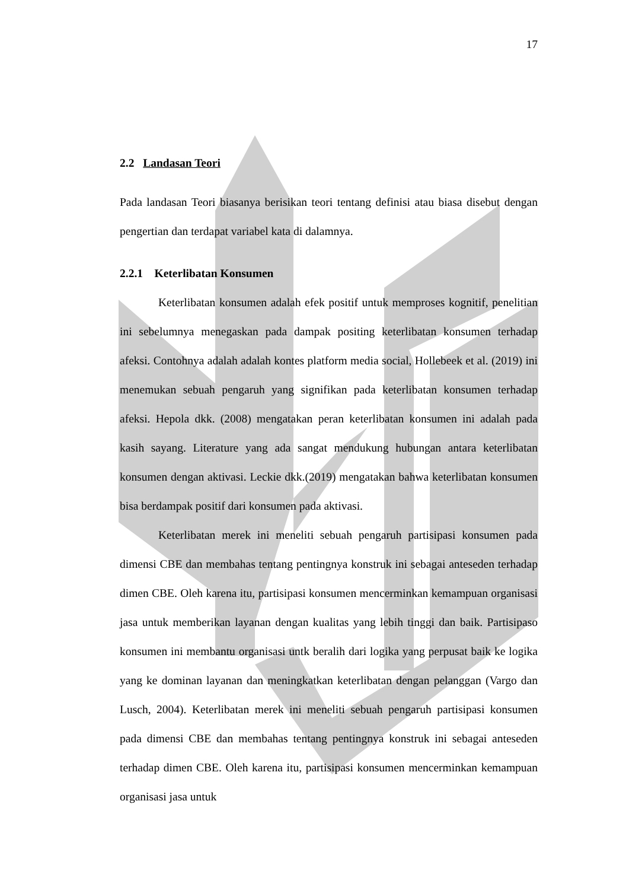17
2.2 Landasan Teori
Pada landasan Teori biasanya berisikan teori tentang definisi atau biasa disebut dengan pengertian dan terdapat variabel kata di dalamnya.
2.2.1 Keterlibatan Konsumen
Keterlibatan konsumen adalah efek positif untuk memproses kognitif, penelitian ini sebelumnya menegaskan pada dampak positing keterlibatan konsumen terhadap afeksi. Contohnya adalah adalah kontes platform media social, Hollebeek et al. (2019) ini menemukan sebuah pengaruh yang signifikan pada keterlibatan konsumen terhadap afeksi. Hepola dkk. (2008) mengatakan peran keterlibatan konsumen ini adalah pada kasih sayang. Literature yang ada sangat mendukung hubungan antara keterlibatan konsumen dengan aktivasi. Leckie dkk.(2019) mengatakan bahwa keterlibatan konsumen bisa berdampak positif dari konsumen pada aktivasi.
Keterlibatan merek ini meneliti sebuah pengaruh partisipasi konsumen pada dimensi CBE dan membahas tentang pentingnya konstruk ini sebagai anteseden terhadap dimen CBE. Oleh karena itu, partisipasi konsumen mencerminkan kemampuan organisasi jasa untuk memberikan layanan dengan kualitas yang lebih tinggi dan baik. Partisipaso konsumen ini membantu organisasi untk beralih dari logika yang perpusat baik ke logika yang ke dominan layanan dan meningkatkan keterlibatan dengan pelanggan (Vargo dan Lusch, 2004). Keterlibatan merek ini meneliti sebuah pengaruh partisipasi konsumen pada dimensi CBE dan membahas tentang pentingnya konstruk ini sebagai anteseden terhadap dimen CBE. Oleh karena itu, partisipasi konsumen mencerminkan kemampuan organisasi jasa untuk